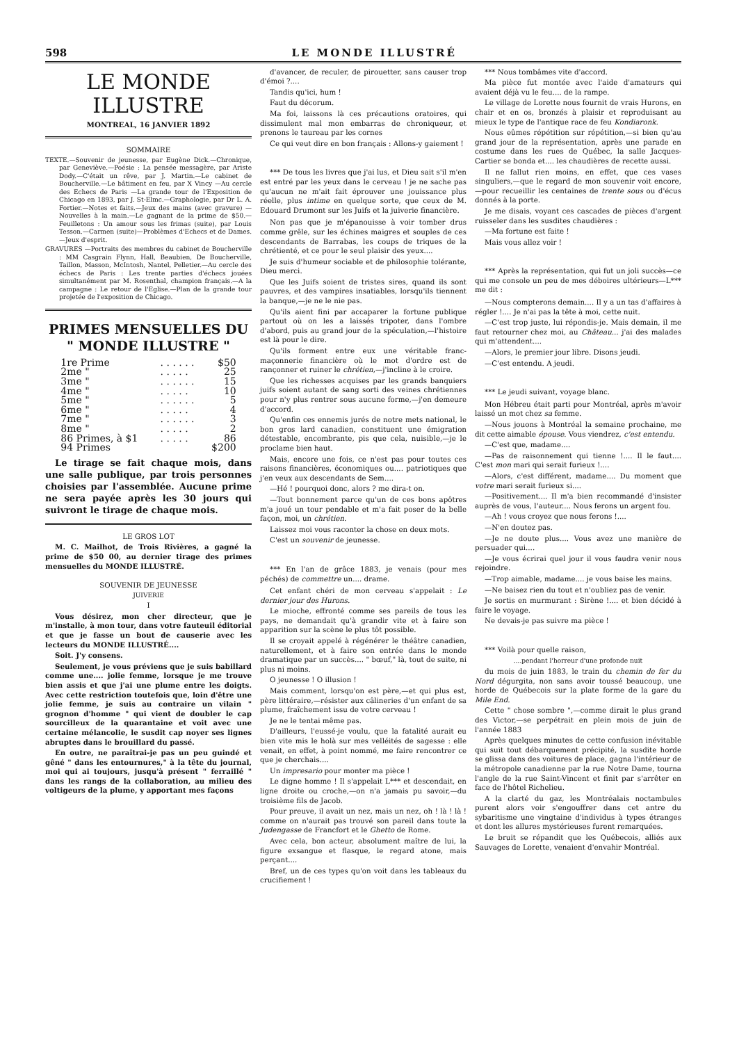598 LE MONDE ILLUSTRÉ
LE MONDE ILLUSTRE
MONTREAL, 16 JANVIER 1892
SOMMAIRE
TEXTE.—Souvenir de jeunesse, par Eugène Dick.—Chronique, par Geneviève.—Poésie : La pensée messagère, par Ariste Dody.—C'était un rêve, par J. Martin.—Le cabinet de Boucherville.—Le bâtiment en feu, par X Vincy —Au cercle des Echecs de Paris —La grande tour de l'Exposition de Chicago en 1893, par J. St-Elmc.—Graphologie, par Dr L. A. Fortier.—Notes et faits.—Jeux des mains (avec gravure) —Nouvelles à la main.—Le gagnant de la prime de $50.—Feuilletons : Un amour sous les frimas (suite), par Louis Tesson.—Carmen (suite)—Problèmes d'Echecs et de Dames.—Jeux d'esprit.
GRAVURES —Portraits des membres du cabinet de Boucherville : MM Casgrain Flynn, Hall, Beaubien, De Boucherville, Taillon, Masson, McIntosh, Nantel, Pelletier.—Au cercle des échecs de Paris : Les trente parties d'échecs jouées simultanément par M. Rosenthal, champion français.—A la campagne : Le retour de l'Eglise.—Plan de la grande tour projetée de l'exposition de Chicago.
PRIMES MENSUELLES DU " MONDE ILLUSTRE "
| 1re Prime | . . . . . . | $50 |
| 2me " | . . . . . | 25 |
| 3me " | . . . . . . | 15 |
| 4me " | . . . . . | 10 |
| 5me " | . . . . . . | 5 |
| 6me " | . . . . . | 4 |
| 7me " | . . . . . . | 3 |
| 8me " | . . . . . | 2 |
| 86 Primes, à $1 | . . . . . | 86 |
| 94 Primes | | $200 |
Le tirage se fait chaque mois, dans une salle publique, par trois personnes choisies par l'assemblée. Aucune prime ne sera payée après les 30 jours qui suivront le tirage de chaque mois.
LE GROS LOT
M. C. Mailhot, de Trois Rivières, a gagné la prime de $50 00, au dernier tirage des primes mensuelles du MONDE ILLUSTRÉ.
SOUVENIR DE JEUNESSE
JUIVERIE
I
Vous désirez, mon cher directeur, que je m'installe, à mon tour, dans votre fauteuil éditorial et que je fasse un bout de causerie avec les lecteurs du MONDE ILLUSTRÉ....
Soit. J'y consens.
Seulement, je vous préviens que je suis babillard comme une.... jolie femme, lorsque je me trouve bien assis et que j'ai une plume entre les doigts. Avec cette restriction toutefois que, loin d'être une jolie femme, je suis au contraire un vilain " grognon d'homme " qui vient de doubler le cap sourcilleux de la quarantaine et voit avec une certaine mélancolie, le susdit cap noyer ses lignes abruptes dans le brouillard du passé.
En outre, ne paraîtrai-je pas un peu guindé et gêné " dans les entournures," à la tête du journal, moi qui ai toujours, jusqu'à présent " ferraillé " dans les rangs de la collaboration, au milieu des voltigeurs de la plume, y apportant mes façons
d'avancer, de reculer, de pirouetter, sans causer trop d'émoi ?....
Tandis qu'ici, hum !
Faut du décorum.
Ma foi, laissons là ces précautions oratoires, qui dissimulent mal mon embarras de chroniqueur, et prenons le taureau par les cornes
Ce qui veut dire en bon français : Allons-y gaiement !
*** De tous les livres que j'ai lus, et Dieu sait s'il m'en est entré par les yeux dans le cerveau ! je ne sache pas qu'aucun ne m'ait fait éprouver une jouissance plus réelle, plus intime en quelque sorte, que ceux de M. Edouard Drumont sur les Juifs et la juiverie financière.
Non pas que je m'épanouisse à voir tomber drus comme grêle, sur les échines maigres et souples de ces descendants de Barrabas, les coups de triques de la chrétienté, et ce pour le seul plaisir des yeux....
Je suis d'humeur sociable et de philosophie tolérante, Dieu merci.
Que les Juifs soient de tristes sires, quand ils sont pauvres, et des vampires insatiables, lorsqu'ils tiennent la banque,—je ne le nie pas.
Qu'ils aient fini par accaparer la fortune publique partout où on les a laissés tripoter, dans l'ombre d'abord, puis au grand jour de la spéculation,—l'histoire est là pour le dire.
Qu'ils forment entre eux une véritable franc-maçonnerie financière où le mot d'ordre est de rançonner et ruiner le chrétien,—j'incline à le croire.
Que les richesses acquises par les grands banquiers juifs soient autant de sang sorti des veines chrétiennes pour n'y plus rentrer sous aucune forme,—j'en demeure d'accord.
Qu'enfin ces ennemis jurés de notre mets national, le bon gros lard canadien, constituent une émigration détestable, encombrante, pis que cela, nuisible,—je le proclame bien haut.
Mais, encore une fois, ce n'est pas pour toutes ces raisons financières, économiques ou.... patriotiques que j'en veux aux descendants de Sem....
—Hé ! pourquoi donc, alors ? me dira-t on.
—Tout bonnement parce qu'un de ces bons apôtres m'a joué un tour pendable et m'a fait poser de la belle façon, moi, un chrétien.
Laissez moi vous raconter la chose en deux mots.
C'est un souvenir de jeunesse.
*** En l'an de grâce 1883, je venais (pour mes péchés) de commettre un.... drame.
Cet enfant chéri de mon cerveau s'appelait : Le dernier jour des Hurons.
Le mioche, effronté comme ses pareils de tous les pays, ne demandait qu'à grandir vite et à faire son apparition sur la scène le plus tôt possible.
Il se croyait appelé à régénérer le théâtre canadien, naturellement, et à faire son entrée dans le monde dramatique par un succès.... " bœuf," là, tout de suite, ni plus ni moins.
O jeunesse ! O illusion !
Mais comment, lorsqu'on est père,—et qui plus est, père littéraire,—résister aux câlineries d'un enfant de sa plume, fraîchement issu de votre cerveau !
Je ne le tentai même pas.
D'ailleurs, l'eussé-je voulu, que la fatalité aurait eu bien vite mis le holà sur mes velléités de sagesse : elle venait, en effet, à point nommé, me faire rencontrer ce que je cherchais....
Un impresario pour monter ma pièce !
Le digne homme ! Il s'appelait L*** et descendait, en ligne droite ou croche,—on n'a jamais pu savoir,—du troisième fils de Jacob.
Pour preuve, il avait un nez, mais un nez, oh ! là ! là ! comme on n'aurait pas trouvé son pareil dans toute la Judengasse de Francfort et le Ghetto de Rome.
Avec cela, bon acteur, absolument maître de lui, la figure exsangue et flasque, le regard atone, mais perçant....
Bref, un de ces types qu'on voit dans les tableaux du crucifiement !
*** Nous tombâmes vite d'accord.
Ma pièce fut montée avec l'aide d'amateurs qui avaient déjà vu le feu.... de la rampe.
Le village de Lorette nous fournit de vrais Hurons, en chair et en os, bronzés à plaisir et reproduisant au mieux le type de l'antique race de feu Kondiaronk.
Nous eûmes répétition sur répétition,—si bien qu'au grand jour de la représentation, après une parade en costume dans les rues de Québec, la salle Jacques-Cartier se bonda et.... les chaudières de recette aussi.
Il ne fallut rien moins, en effet, que ces vases singuliers,—que le regard de mon souvenir voit encore,—pour recueillir les centaines de trente sous ou d'écus donnés à la porte.
Je me disais, voyant ces cascades de pièces d'argent ruisseler dans les susdites chaudières :
—Ma fortune est faite !
Mais vous allez voir !
*** Après la représentation, qui fut un joli succès—ce qui me console un peu de mes déboires ultérieurs—L*** me dit :
—Nous compterons demain.... Il y a un tas d'affaires à régler !.... Je n'ai pas la tête à moi, cette nuit.
—C'est trop juste, lui répondis-je. Mais demain, il me faut retourner chez moi, au Château... j'ai des malades qui m'attendent....
—Alors, le premier jour libre. Disons jeudi.
—C'est entendu. A jeudi.
*** Le jeudi suivant, voyage blanc.
Mon Hébreu était parti pour Montréal, après m'avoir laissé un mot chez sa femme.
—Nous jouons à Montréal la semaine prochaine, me dit cette aimable épouse. Vous viendrez, c'est entendu.
—C'est que, madame....
—Pas de raisonnement qui tienne !.... Il le faut.... C'est mon mari qui serait furieux !....
—Alors, c'est différent, madame.... Du moment que votre mari serait furieux si....
—Positivement.... Il m'a bien recommandé d'insister auprès de vous, l'auteur.... Nous ferons un argent fou.
—Ah ! vous croyez que nous ferons !....
—N'en doutez pas.
—Je ne doute plus.... Vous avez une manière de persuader qui....
—Je vous écrirai quel jour il vous faudra venir nous rejoindre.
—Trop aimable, madame.... je vous baise les mains.
—Ne baisez rien du tout et n'oubliez pas de venir.
Je sortis en murmurant : Sirène !.... et bien décidé à faire le voyage.
Ne devais-je pas suivre ma pièce !
*** Voilà pour quelle raison,
....pendant l'horreur d'une profonde nuit
du mois de juin 1883, le train du chemin de fer du Nord dégurgita, non sans avoir toussé beaucoup, une horde de Québecois sur la plate forme de la gare du Mile End.
Cette " chose sombre ",—comme dirait le plus grand des Victor,—se perpétrait en plein mois de juin de l'année 1883
Après quelques minutes de cette confusion inévitable qui suit tout débarquement précipité, la susdite horde se glissa dans des voitures de place, gagna l'intérieur de la métropole canadienne par la rue Notre Dame, tourna l'angle de la rue Saint-Vincent et finit par s'arrêter en face de l'hôtel Richelieu.
A la clarté du gaz, les Montréalais noctambules purent alors voir s'engouffrer dans cet antre du sybaritisme une vingtaine d'individus à types étranges et dont les allures mystérieuses furent remarquées.
Le bruit se répandit que les Québecois, alliés aux Sauvages de Lorette, venaient d'envahir Montréal.